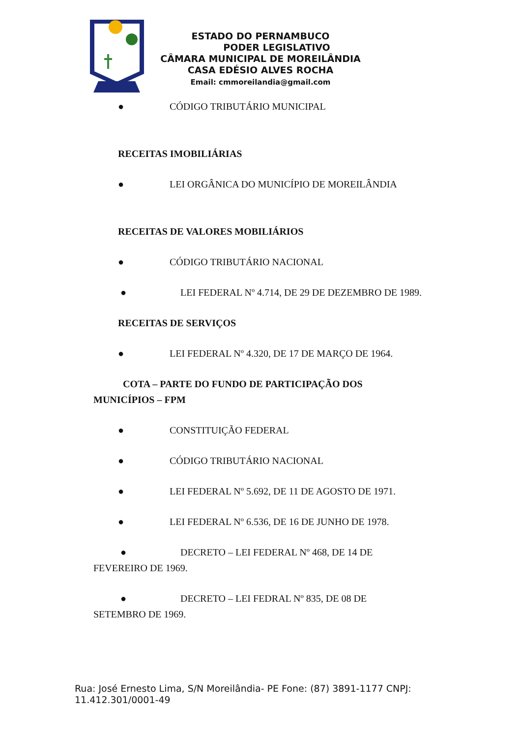ESTADO DO PERNAMBUCO
PODER LEGISLATIVO
CÂMARA MUNICIPAL DE MOREILÂNDIA
CASA EDÉSIO ALVES ROCHA
Email: cmmoreilandia@gmail.com
● CÓDIGO TRIBUTÁRIO MUNICIPAL
RECEITAS IMOBILIÁRIAS
● LEI ORGÂNICA DO MUNICÍPIO DE MOREILÂNDIA
RECEITAS DE VALORES MOBILIÁRIOS
● CÓDIGO TRIBUTÁRIO NACIONAL
● LEI FEDERAL Nº 4.714, DE 29 DE DEZEMBRO DE 1989.
RECEITAS DE SERVIÇOS
● LEI FEDERAL Nº 4.320, DE 17 DE MARÇO DE 1964.
COTA – PARTE DO FUNDO DE PARTICIPAÇÃO DOS MUNICÍPIOS – FPM
● CONSTITUIÇÃO FEDERAL
● CÓDIGO TRIBUTÁRIO NACIONAL
● LEI FEDERAL Nº 5.692, DE 11 DE AGOSTO DE 1971.
● LEI FEDERAL Nº 6.536, DE 16 DE JUNHO DE 1978.
● DECRETO – LEI FEDERAL Nº 468, DE 14 DE FEVEREIRO DE 1969.
● DECRETO – LEI FEDRAL Nº 835, DE 08 DE SETEMBRO DE 1969.
Rua: José Ernesto Lima, S/N Moreilândia- PE Fone: (87) 3891-1177 CNPJ: 11.412.301/0001-49